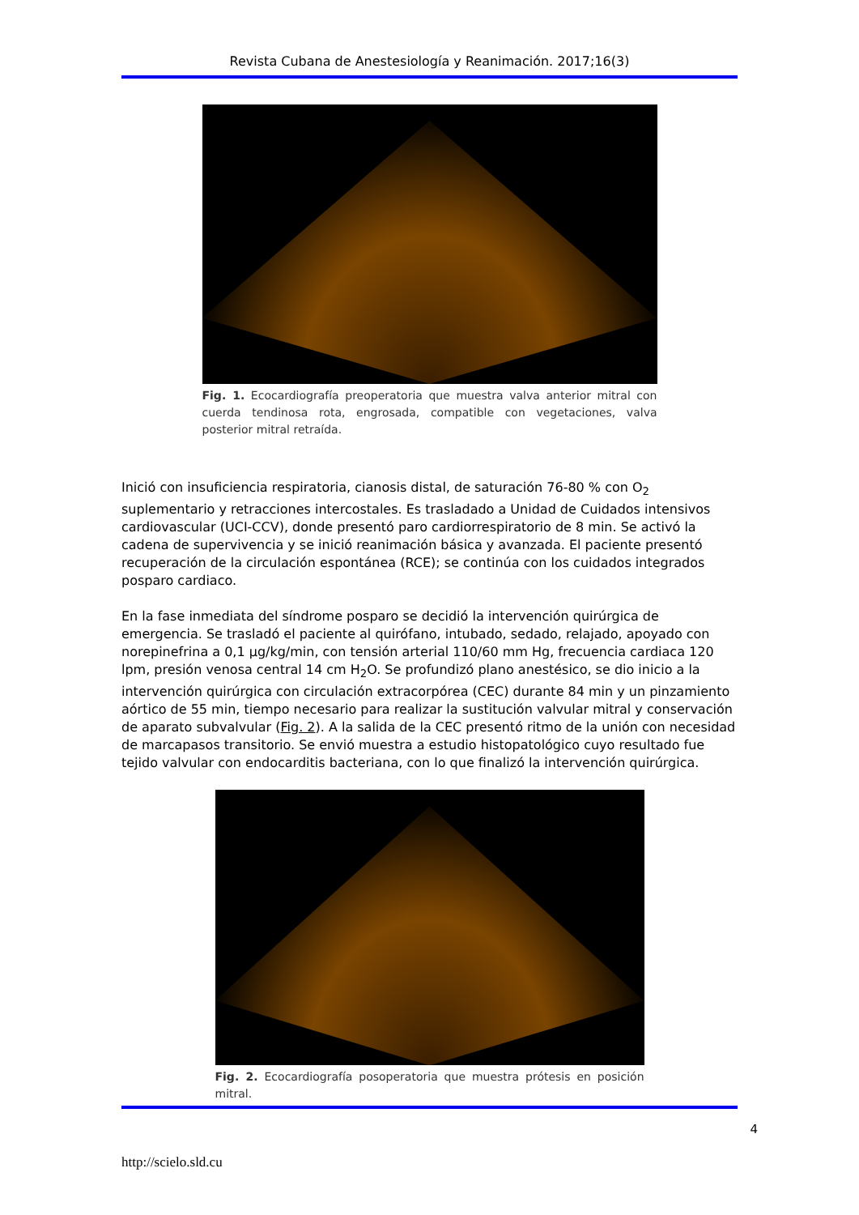Revista Cubana de Anestesiología y Reanimación. 2017;16(3)
Fig. 1. Ecocardiografía preoperatoria que muestra valva anterior mitral con cuerda tendinosa rota, engrosada, compatible con vegetaciones, valva posterior mitral retraída.
Inició con insuficiencia respiratoria, cianosis distal, de saturación 76-80 % con O<sub>2</sub> suplementario y retracciones intercostales. Es trasladado a Unidad de Cuidados intensivos cardiovascular (UCI-CCV), donde presentó paro cardiorrespiratorio de 8 min. Se activó la cadena de supervivencia y se inició reanimación básica y avanzada. El paciente presentó recuperación de la circulación espontánea (RCE); se continúa con los cuidados integrados posparo cardiaco.
En la fase inmediata del síndrome posparo se decidió la intervención quirúrgica de emergencia. Se trasladó el paciente al quirófano, intubado, sedado, relajado, apoyado con norepinefrina a 0,1 µg/kg/min, con tensión arterial 110/60 mm Hg, frecuencia cardiaca 120 lpm, presión venosa central 14 cm H<sub>2</sub>O. Se profundizó plano anestésico, se dio inicio a la intervención quirúrgica con circulación extracorpórea (CEC) durante 84 min y un pinzamiento aórtico de 55 min, tiempo necesario para realizar la sustitución valvular mitral y conservación de aparato subvalvular (Fig. 2). A la salida de la CEC presentó ritmo de la unión con necesidad de marcapasos transitorio. Se envió muestra a estudio histopatológico cuyo resultado fue tejido valvular con endocarditis bacteriana, con lo que finalizó la intervención quirúrgica.
Fig. 2. Ecocardiografía posoperatoria que muestra prótesis en posición mitral.
4
http://scielo.sld.cu